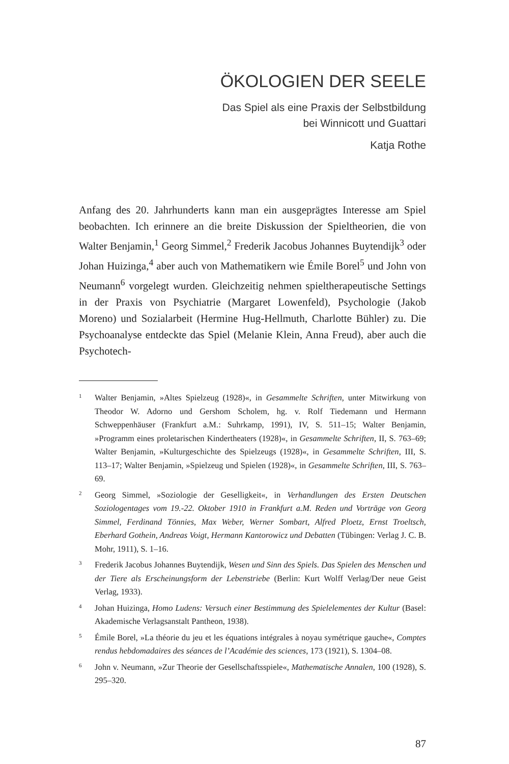ÖKOLOGIEN DER SEELE
Das Spiel als eine Praxis der Selbstbildung
bei Winnicott und Guattari
Katja Rothe
Anfang des 20. Jahrhunderts kann man ein ausgeprägtes Interesse am Spiel beobachten. Ich erinnere an die breite Diskussion der Spieltheorien, die von Walter Benjamin,<sup>1</sup> Georg Simmel,<sup>2</sup> Frederik Jacobus Johannes Buytendijk<sup>3</sup> oder Johan Huizinga,<sup>4</sup> aber auch von Mathematikern wie Émile Borel<sup>5</sup> und John von Neumann<sup>6</sup> vorgelegt wurden. Gleichzeitig nehmen spieltherapeutische Settings in der Praxis von Psychiatrie (Margaret Lowenfeld), Psychologie (Jakob Moreno) und Sozialarbeit (Hermine Hug-Hellmuth, Charlotte Bühler) zu. Die Psychoanalyse entdeckte das Spiel (Melanie Klein, Anna Freud), aber auch die Psychotech-
1 Walter Benjamin, »Altes Spielzeug (1928)«, in Gesammelte Schriften, unter Mitwirkung von Theodor W. Adorno und Gershom Scholem, hg. v. Rolf Tiedemann und Hermann Schweppenhäuser (Frankfurt a.M.: Suhrkamp, 1991), IV, S. 511–15; Walter Benjamin, »Programm eines proletarischen Kindertheaters (1928)«, in Gesammelte Schriften, II, S. 763–69; Walter Benjamin, »Kulturgeschichte des Spielzeugs (1928)«, in Gesammelte Schriften, III, S. 113–17; Walter Benjamin, »Spielzeug und Spielen (1928)«, in Gesammelte Schriften, III, S. 763–69.
2 Georg Simmel, »Soziologie der Geselligkeit«, in Verhandlungen des Ersten Deutschen Soziologentages vom 19.-22. Oktober 1910 in Frankfurt a.M. Reden und Vorträge von Georg Simmel, Ferdinand Tönnies, Max Weber, Werner Sombart, Alfred Ploetz, Ernst Troeltsch, Eberhard Gothein, Andreas Voigt, Hermann Kantorowicz und Debatten (Tübingen: Verlag J. C. B. Mohr, 1911), S. 1–16.
3 Frederik Jacobus Johannes Buytendijk, Wesen und Sinn des Spiels. Das Spielen des Menschen und der Tiere als Erscheinungsform der Lebenstriebe (Berlin: Kurt Wolff Verlag/Der neue Geist Verlag, 1933).
4 Johan Huizinga, Homo Ludens: Versuch einer Bestimmung des Spielelementes der Kultur (Basel: Akademische Verlagsanstalt Pantheon, 1938).
5 Émile Borel, »La théorie du jeu et les équations intégrales à noyau symétrique gauche«, Comptes rendus hebdomadaires des séances de l’Académie des sciences, 173 (1921), S. 1304–08.
6 John v. Neumann, »Zur Theorie der Gesellschaftsspiele«, Mathematische Annalen, 100 (1928), S. 295–320.
87